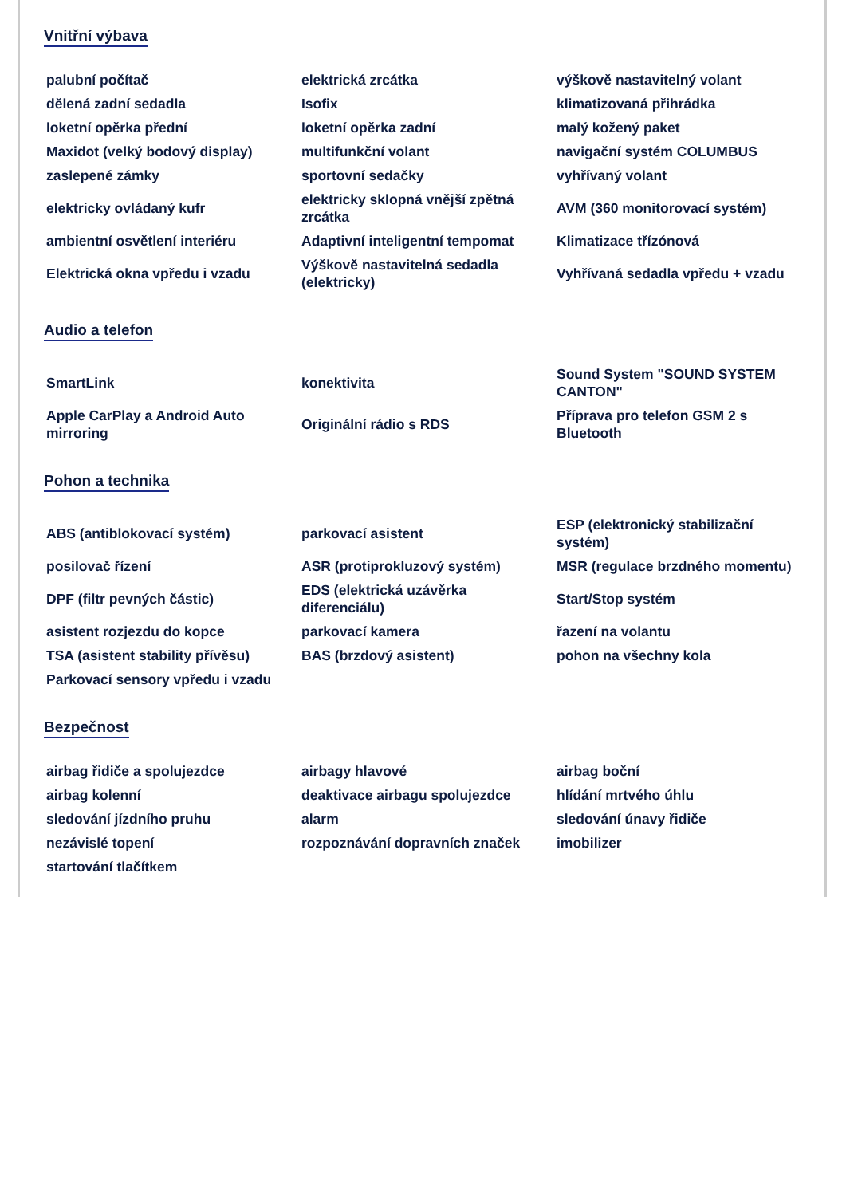Vnitřní výbava
| palubní počítač | elektrická zrcátka | výškově nastavitelný volant |
| dělená zadní sedadla | Isofix | klimatizovaná přihrádka |
| loketní opěrka přední | loketní opěrka zadní | malý kožený paket |
| Maxidot (velký bodový display) | multifunkční volant | navigační systém COLUMBUS |
| zaslepené zámky | sportovní sedačky | vyhřívaný volant |
| elektricky ovládaný kufr | elektricky sklopná vnější zpětná zrcátka | AVM (360 monitorovací systém) |
| ambientní osvětlení interiéru | Adaptivní inteligentní tempomat | Klimatizace třízónová |
| Elektrická okna vpředu i vzadu | Výškově nastavitelná sedadla (elektricky) | Vyhřívaná sedadla vpředu + vzadu |
Audio a telefon
| SmartLink | konektivita | Sound System "SOUND SYSTEM CANTON" |
| Apple CarPlay a Android Auto mirroring | Originální rádio s RDS | Příprava pro telefon GSM 2 s Bluetooth |
Pohon a technika
| ABS (antiblokovací systém) | parkovací asistent | ESP (elektronický stabilizační systém) |
| posilovač řízení | ASR (protiprokluzový systém) | MSR (regulace brzdného momentu) |
| DPF (filtr pevných částic) | EDS (elektrická uzávěrka diferenciálu) | Start/Stop systém |
| asistent rozjezdu do kopce | parkovací kamera | řazení na volantu |
| TSA (asistent stability přívěsu) | BAS (brzdový asistent) | pohon na všechny kola |
| Parkovací sensory vpředu i vzadu | | |
Bezpečnost
| airbag řidiče a spolujezdce | airbagy hlavové | airbag boční |
| airbag kolenní | deaktivace airbagu spolujezdce | hlídání mrtvého úhlu |
| sledování jízdního pruhu | alarm | sledování únavy řidiče |
| nezávislé topení | rozpoznávání dopravních značek | imobilizer |
| startování tlačítkem | | |